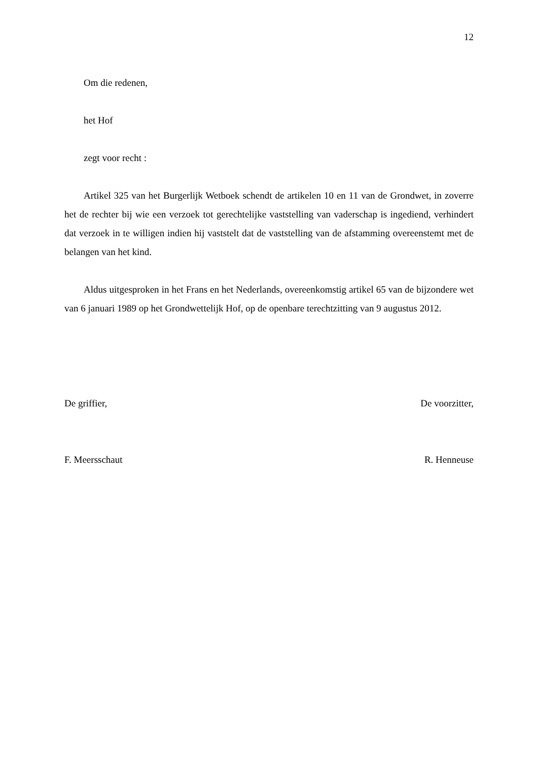12
Om die redenen,
het Hof
zegt voor recht :
Artikel 325 van het Burgerlijk Wetboek schendt de artikelen 10 en 11 van de Grondwet, in zoverre het de rechter bij wie een verzoek tot gerechtelijke vaststelling van vaderschap is ingediend, verhindert dat verzoek in te willigen indien hij vaststelt dat de vaststelling van de afstamming overeenstemt met de belangen van het kind.
Aldus uitgesproken in het Frans en het Nederlands, overeenkomstig artikel 65 van de bijzondere wet van 6 januari 1989 op het Grondwettelijk Hof, op de openbare terechtzitting van 9 augustus 2012.
De griffier, De voorzitter,
F. Meersschaut R. Henneuse